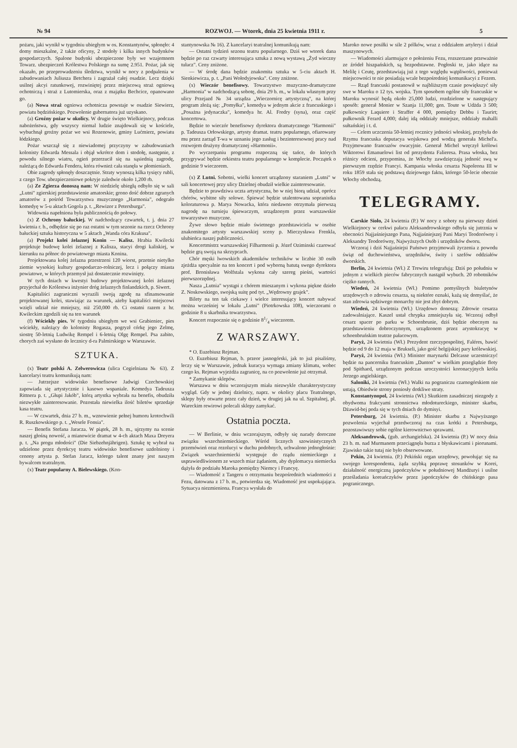№ 94 ROZWOJ. — Wtorek, dnia 25 kwietnia 1911 r. 5
pożaru, jaki wynikł w tygodniu ubiegłym w os. Konstantynów, spłonęło: 4 domy mieszkalne, 2 także oficyny, 2 stodoły i kilka innych budynków gospodarczych. Spalone budynki ubezpieczone były we wzajemnem Towarz. ubezpieczeń Królestwa Polskiego na sumę 2.951. Pożar, jak się okazało, po przeprowadzeniu śledztwa, wynikł w nocy z podpalenia w zabudowaniach Juliusza Betchera i zagrażał całej osadzie. Lecz dzięki usilnej akcyi ratunkowej, rozwiniętej przez miejscową straż ogniową ochotniczą i straż z Lutomierska, oraz z majątku Bechcice, opanowano go.
(a) Nowa straż ogniowa ochotnicza powstaje w osadzie Siewierz, powiatu będzińskiego. Pozwolenie gubernatora już uzyskano.
(a) Groźny pożar w okolicy. W drugie święto Wielkiejnocy, podczas nabożeństwa, gdy wszyscy niemal ludzie znajdowali się w kościele, wybuchnął groźny pożar we wsi Rozenowie, gminy Lućmierz, powiatu łódzkiego.
Pożar wszczął się z niewiadomej przyczyny w zabudowaniach kolonisty Edwarda Messala i objął wkrótce dom i stodołę, następnie, z powodu silnego wiatru, ogień przerzucił się na sąsiednią zagrodę, należącą do Edwarda Fendera, która również cała stanęła w płomieniach.
Obie zagrody spłonęły doszczętnie. Straty wynoszą kilka tysięcy rubli, z czego Tow. ubezpieczeniowe pokryje zaledwie około 1,200 rb.
(a) Ze Zgierza donoszą nam: W niedzielę ubiegłą odbyło się w sali „Lutni" zgierskiej przedstawienie amatorskie; grono dość dobrze zgranych amatorów z pośród Towarzystwa muzycznego „Harmonia", odegrało komedyę w 5-u aktach Gogola p. t. „Rewizor z Petersburga".
Widownia napełniona była publicznością do połowy.
(x) Z Ochrony bałuckiej. W nadchodzący czwartek, t. j. dnia 27 kwietnia r. b., odbędzie się po raz ostatni w tym sezonie na rzecz Ochrony bałuckiej sztuka historyczna w 5 aktach „Wanda córa Krakusa".
(a) Projekt kolei żelaznej Konin — Kalisz. Hrabia Kwilecki projektuje budowę kolei żelaznej z Kalisza, stacyi drogi kaliskiej, w kierunku na północ do powiatowego miasta Konina.
Projektowana kolej żelazna przestrzeni 120 wiorst, przetnie nietylko ziemie wysokiej kultury gospodarczo-rolniczej, lecz i połączy miasta powiatowe, w których przemysł już dostatecznie rozwinięty.
W tych dniach w kwestyi budowy projektowanej kolei żelaznej przyjechał do Królestwa inżynier dróg żelaznych finlandzkich, p. Siwert.
Kapitaliści zagraniczni wyrazili swoją zgodę na sfinansowanie projektowanej kolei, stawiając za warunek, ażeby kapitaliści miejscowi wzięli udział nie mniejszy, niż 250,000 rb. Ci ostatni razem z hr. Kwileckim zgodzili się na ten warunek
(f) Wściekły pies. W tygodniu ubiegłym we wsi Grabieniec, pies wściekły, należący do kolonisty Rogasza, pogryzł córkę jego Zelmę, siostrę 50-letnią Ludwikę Rempel i 6-letnią Olgę Rempel. Psa zabito, chorych zaś wysłano do lecznicy d-ra Palmirskiego w Warszawie.
SZTUKA.
(x) Teatr polski A. Zelwerowicza (ulica Cegielniana № 63). Z kancelaryi teatru komunikują nam:
— Jutrzejsze widowisko benefisowe Jadwigi Czechowskiej zapowiada się artystycznie i kasowo wspaniale. Komedya Tadeusza Rittnera p. t. „Głupi Jakób", którą artystka wybrała na benefis, obudziła niezwykłe zainteresowanie. Pozostała niewielka ilość biletów sprzedaje kasa teatru.
— W czwartek, dnia 27 b. m., wznowienie pełnej humoru krotochwili R. Ruszkowskiego p. t. „Wesele Fonsia".
— Benefis Stefana Jaracza. W piątek, 28 b. m., ujrzymy na scenie naszej głośną nowość, a mianowicie dramat w 4-ch aktach Maxa Dreyera p. t. „Na progu młodości" (Die Siebzehnjährigen). Sztukę tę wybrał na udzielone przez dyrekcyę teatru widowisko benefisowe uzdolniony i cenony artysta p. Stefan Jaracz, którego talent znany jest naszym bywalcom teatralnym.
(x) Teatr popularny A. Bielewskiego. (Kon-
stantynowska № 16). Z kancelaryi teatralnej komunikują nam:
— Ostatni tydzień sezonu teatru popularnego. Dziś we wtorek dana będzie po raz czwarty interesująca sztuka z nową wystawą „Żyd wieczny tułacz". Ceny zniżone.
— W środę dana będzie znakomita sztuka w 5-ciu aktach H. Sienkiewicza, p. t. „Pani Wołodyjowska". Ceny zniżone.
(x) Wieczór benefisowy. Towarzystwo muzyczno-dramatyczne „Harmonia" w nadchodzącą sobotę, dnia 29 b. m., w lokalu własnym przy ulicy Przejazd № 34 urządza „Wieczornicę artystyczną", na której program złożą się: „Pomyłka", komedya w jednym akcie z francuskiego i „Posażna jedynaczka", komedya hr. Al. Fredry (syna), oraz część koncertowa.
Będzie to wieczór benefisowy dyrektora dramatycznego "Harmonii" p. Tadeusza Orłowskiego, artysty dramat. teatru popularnego, ofiarowany mu przez zarząd T-wa w uznaniu jego zasług i bezinteresownej pracy nad rozwojem drużyny dramatycznej «Harmonii».
Po wyczerpaniu programu rozpoczną się tańce, do których przygrywać będzie orkiestra teatru popularnego w komplecie. Początek o godzinie 9 wieczorem.
(x) Z Lutni. Sobotni, wielki koncert urządzony staraniem „Lutni" w sali koncertowej przy ulicy Dzielnej obudził wielkie zainteresowanie.
Będzie to prawdziwa uczta artystyczna, bo w niej biorą udział, oprócz chórów, wybitne siły solowe. Śpiewać będzie utalentowana sopranistka koloraturowa p. Marya Nowacka, która niedawno otrzymała pierwszą nagrodę na turnieju śpiewaczym, urządzonym przez warszawskie towarzystwo muzyczne.
Żywe słowo będzie miało świetnego przedstawiciela w osobie znakomitego artysty warszawskiej sceny p. Mieczysława Frenkla, ulubieńca naszej publiczności.
Koncertmistrz warszawskiej Filharmonii p. Józef Oziminski czarować będzie grą swoją na skrzypcach.
Chór męski lwowskich akademików techników w liczbie 30 osób zjeżdża specyalnie na ten koncert i pod wyborną batutą swego dyrektora prof. Bronisława Wolfstala wykona cały szereg pieśni, wartości pierwszorzędnej.
Nasza „Lutnia" wystąpi z chórem mieszanym i wykona piękne dzieło Z. Noskowskiego, swojską suitę pod tyt. „Wędrowny grajek".
Bilety na ten tak ciekawy i wielce interesujący koncert nabywać można wcześniej w lokalu „Lutni" (Piotrkowska 108), wieczorami o godzinie 8 u skarbnika towarzystwa.
Koncert rozpocznie się o godzinie 81/4 wieczorem.
Z WARSZAWY.
* O. Euzebiusz Rejman.
O. Euzebiusz Rejman, b. przeor jasnogórski, jak to już pisaliśmy, leczy się w Warszawie, jednak kuracya wymaga zmiany klimatu, wobec czego ks. Rejman wyjeżdża zagranicę, na co pozwolenie już otrzymał.
* Zamykanie sklepów.
Warszawa w dniu wczorajszym miała niezwykle charakterystyczny wygląd. Gdy w jednej dzielnicy, naprz. w okolicy placu Teatralnego, sklepy były otwarte przez cały dzień, w drugiej jak na ul. Szpitalnej, pl. Wareckim rewirowi polecali sklepy zamykać.
Ostatnia poczta.
— W Berlinie, w dniu wczorajszym, odbyły się narady doroczne związku wszechniemieckiego. Wśród licznych szowinistycznych przemówień oraz rezolucyi w duchu podobnych, uchwalono jednogłośnie: Związek wszechniemiecki występuje do rządu niemieckiego z usprawiedliwionem ze wszech miar żądaniem, aby dyplomacya niemiecka dążyła do podziału Maroka pomiędzy Niemcy i Francyę.
— Wiadomość z Tangeru o otrzymaniu bezpośrednich wiadomości z Fezu, datowana z 17 b. m., potwierdza się. Wiadomość jest uspokajająca. Sytuacya niezmieniona. Francya wysłała do
Maroko nowe posiłki w sile 2 pólków, wraz z oddziałem artyleryi i dział maszynowych.
— Wiadomości alarmujące o położeniu Fezu, rozszerzane przeważnie ze źródeł hiszpańskich, są bezpodstawne. Pogłoski te, jako idące na Melilę i Ceutę, przedstawiają już z tego względu wątpliwości, ponieważ miejscowości te nie posiadają wcale bezpośredniej komunikacyi z Fezem.
— Rząd francuski postanowił w najbliższym czasie powiększyć siły swe w Maroku o 12 tys. wojska. Tym sposobem ogólne siły francuskie w Maroku wynosić będą około 25,000 ludzi, rozdzielone w następujący sposób: generał Monier w Szanja 11,000; gen. Toute w Udżda 3 500; pułkownicy Laquiere i Straffer 4 000, pomiędzy Debbu i Taurirt; pułkownik Ferard 4,000; dalej idą oddziały mniejsze, oddziały mahalli sułtańskiej i t. d.
— Celem uczczenia 50-letniej rocznicy jedności włoskiej, przybyła do Rzymu francuska deputacya wojskowa pod wodzą generała Michel'a. Przyjmowano francuzów owacyjnie. Generał Michel wręczył królowi Wiktorowi Emanuelowi list od prezydenta Falieresa. Prasa włoska, bez różnicy odcieni, przypomina, że Włochy zawdzięczają jedność swą w pierwszym rzędzie Francyi. Kampania włoska cesarza Napoleona III w roku 1859 stała się podstawą dziejowego faktu, którego 50-lecie obecnie Włochy obchodzą.
TELEGRAMY.
Carskie Sioło, 24 kwietnia (P.) W nocy z soboty na pierwszy dzień Wielkiejnocy w cerkwi pałacu Aleksandrowskiego odbyła się jutrznia w obecności Najjaśniejszego Pana, Najjaśniejszej Pani Maryi Teodorówny i Aleksandry Teodorówny, Najwyższych Osób i urzędników dworu.
Wczoraj i dziś Najjaśniejsi Państwo przyjmowali życzenia z powodu świąt od duchowieństwa, urzędników, świty i szefów oddziałów dworskich.
Berlin, 24 kwietnia (Wł.) Z Trewiru telegrafują: Dziś po południu w jednym z wielkich pieców fabrycznych nastąpił wybuch. 20 robotników ciężko rannych.
Wiedeń, 24 kwietnia (Wł.) Pomimo pomyślnych biuletynów urzędowych o zdrowiu cesarza, są niektóre oznaki, każą się domyślać, że stan zdrowia sędziwego monarchy nie jest zbyt dobrym.
Wiedeń, 24 kwietnia (Wł.) Urzędowo donoszą: Zdrowie cesarza zadowalniające. Kaszel ustał chrypka zmniejszyła się. Wczoraj odbył cesarz spacer po parku w Schoenbrunie, dziś będzie obecnym na przedstawieniu dobroczynnym, urządzonem przez arystokracyę w schoenbruńskim teatrze pałacowym.
Paryż, 24 kwietnia (Wł.) Prezydent rzeczypospolitej, Faléres, bawić będzie od 9 do 12 maja w Brukseli, jako gość belgijskiej pary królewskiej.
Paryż, 24 kwietnia (Wł.) Minister marynarki Delcasse uczestniczyć będzie na pancerniku francuskim „Danton" w wielkim przeglądzie floty pod Spithaed, urządzonym podczas uroczystości koronacyjnych króla Jerzego angielskiego.
Saloniki, 24 kwietnia (Wł.) Walki na pograniczu czarnogórskiem nie ustają. Obiedwie strony poniosły dotkliwe straty.
Konstantynopol, 24 kwietnia (Wł.) Skutkiem zasadniczej niezgody z obydwoma frakcyami stronnictwa młodotureckiego, minister skarbu, Dżawid-bej poda się w tych dniach do dymisyi.
Petersburg, 24 kwietnia. (P.) Minister skarbu z Najwyższego pozwolenia wyjechał przedwczoraj na czas krótki z Petersburga, pozostawiwszy sobie ogólne kierownictwo sprawami.
Aleksandrowsk, (gub. archangielska). 24 kwietnia (P.) W nocy dnia 23 b. m. nad Murmanem przeciągnęła burza z błyskawicami i piorunami. Zjawisko takie tutaj nie było obserwowane.
Pekin, 24 kwietnia. (P.) Pekiński organ urzędowy, powołując się na swojego korespondenta, żąda szybką poprawę stosunków w Korei, działalność energiczną japończyków w południowej Mandżuryi i usilne prześladania koreańczyków przez japończyków do chińskiego pasa pogranicznego.